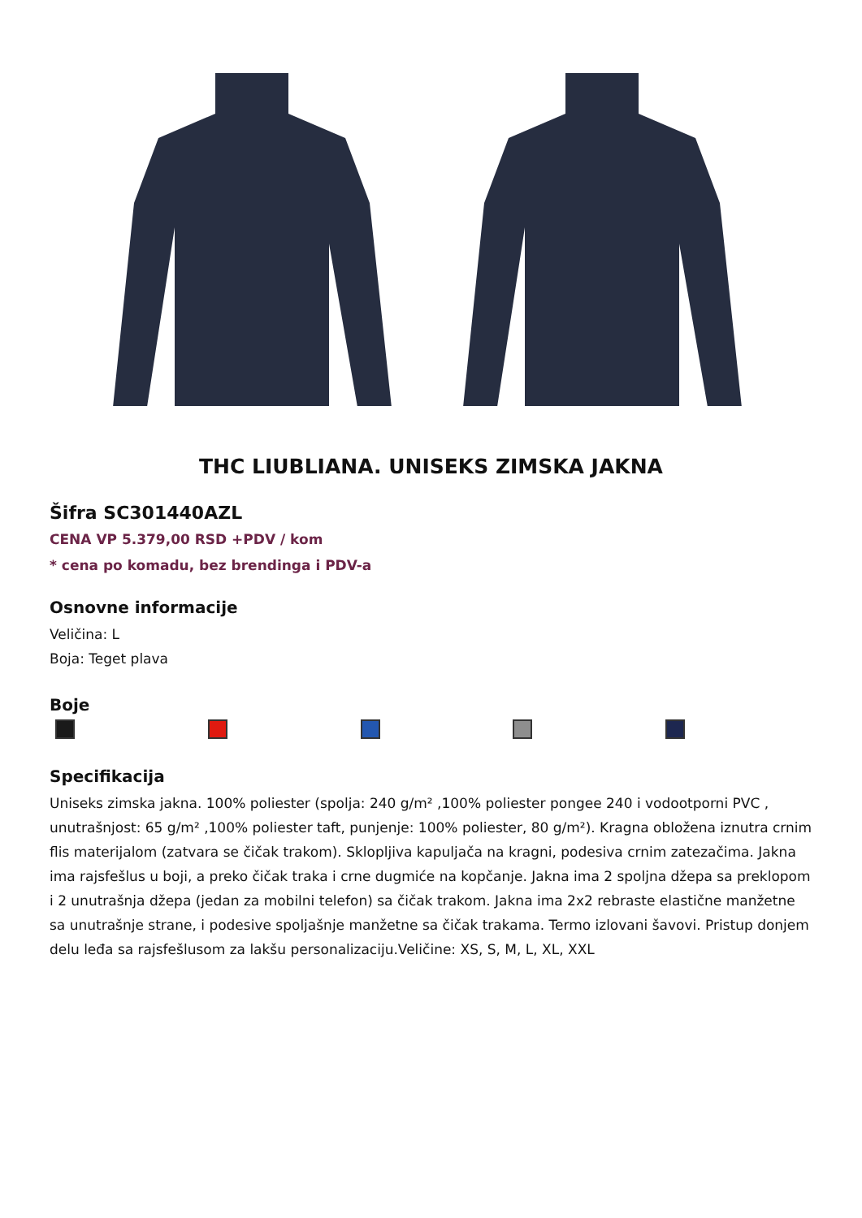THC LIUBLIANA. UNISEKS ZIMSKA JAKNA
Šifra SC301440AZL
CENA VP 5.379,00 RSD +PDV / kom
* cena po komadu, bez brendinga i PDV-a
Osnovne informacije
Veličina: L
Boja: Teget plava
Boje
Specifikacija
Uniseks zimska jakna. 100% poliester (spolja: 240 g/m² ,100% poliester pongee 240 i vodootporni PVC , unutrašnjost: 65 g/m² ,100% poliester taft, punjenje: 100% poliester, 80 g/m²). Kragna obložena iznutra crnim flis materijalom (zatvara se čičak trakom). Sklopljiva kapuljača na kragni, podesiva crnim zatezačima. Jakna ima rajsfešlus u boji, a preko čičak traka i crne dugmiće na kopčanje. Jakna ima 2 spoljna džepa sa preklopom i 2 unutrašnja džepa (jedan za mobilni telefon) sa čičak trakom. Jakna ima 2x2 rebraste elastične manžetne sa unutrašnje strane, i podesive spoljašnje manžetne sa čičak trakama. Termo izlovani šavovi. Pristup donjem delu leđa sa rajsfešlusom za lakšu personalizaciju.Veličine: XS, S, M, L, XL, XXL